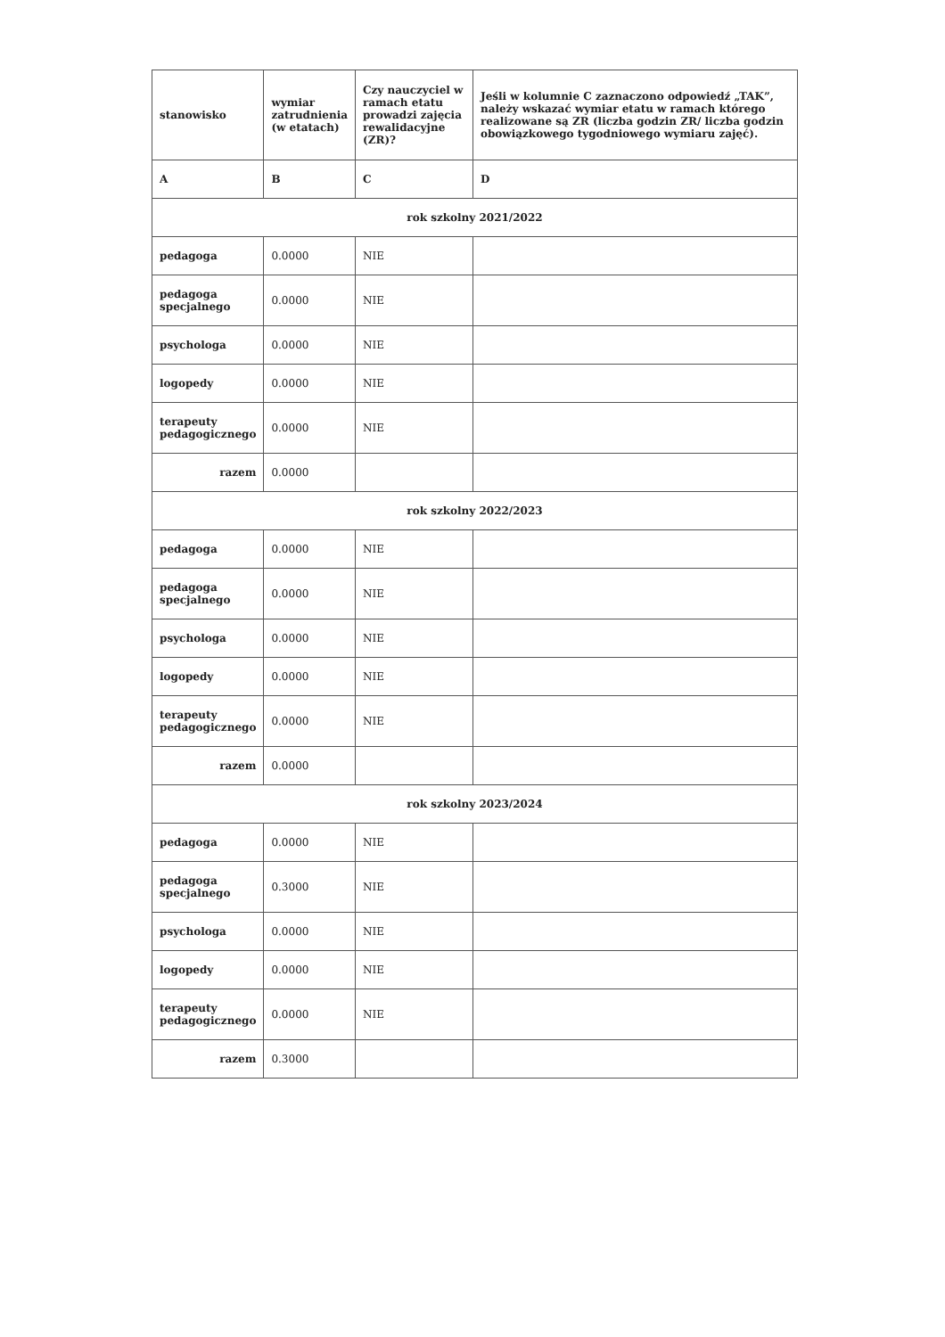| stanowisko | wymiar zatrudnienia (w etatach) | Czy nauczyciel w ramach etatu prowadzi zajęcia rewalidacyjne (ZR)? | Jeśli w kolumnie C zaznaczono odpowiedź „TAK”, należy wskazać wymiar etatu w ramach którego realizowane są ZR (liczba godzin ZR/ liczba godzin obowiązkowego tygodniowego wymiaru zajęć). |
| --- | --- | --- | --- |
| A | B | C | D |
| rok szkolny 2021/2022 | | | |
| pedagoga | 0.0000 | NIE | |
| pedagoga specjalnego | 0.0000 | NIE | |
| psychologa | 0.0000 | NIE | |
| logopedy | 0.0000 | NIE | |
| terapeuty pedagogicznego | 0.0000 | NIE | |
| razem | 0.0000 | | |
| rok szkolny 2022/2023 | | | |
| pedagoga | 0.0000 | NIE | |
| pedagoga specjalnego | 0.0000 | NIE | |
| psychologa | 0.0000 | NIE | |
| logopedy | 0.0000 | NIE | |
| terapeuty pedagogicznego | 0.0000 | NIE | |
| razem | 0.0000 | | |
| rok szkolny 2023/2024 | | | |
| pedagoga | 0.0000 | NIE | |
| pedagoga specjalnego | 0.3000 | NIE | |
| psychologa | 0.0000 | NIE | |
| logopedy | 0.0000 | NIE | |
| terapeuty pedagogicznego | 0.0000 | NIE | |
| razem | 0.3000 | | |